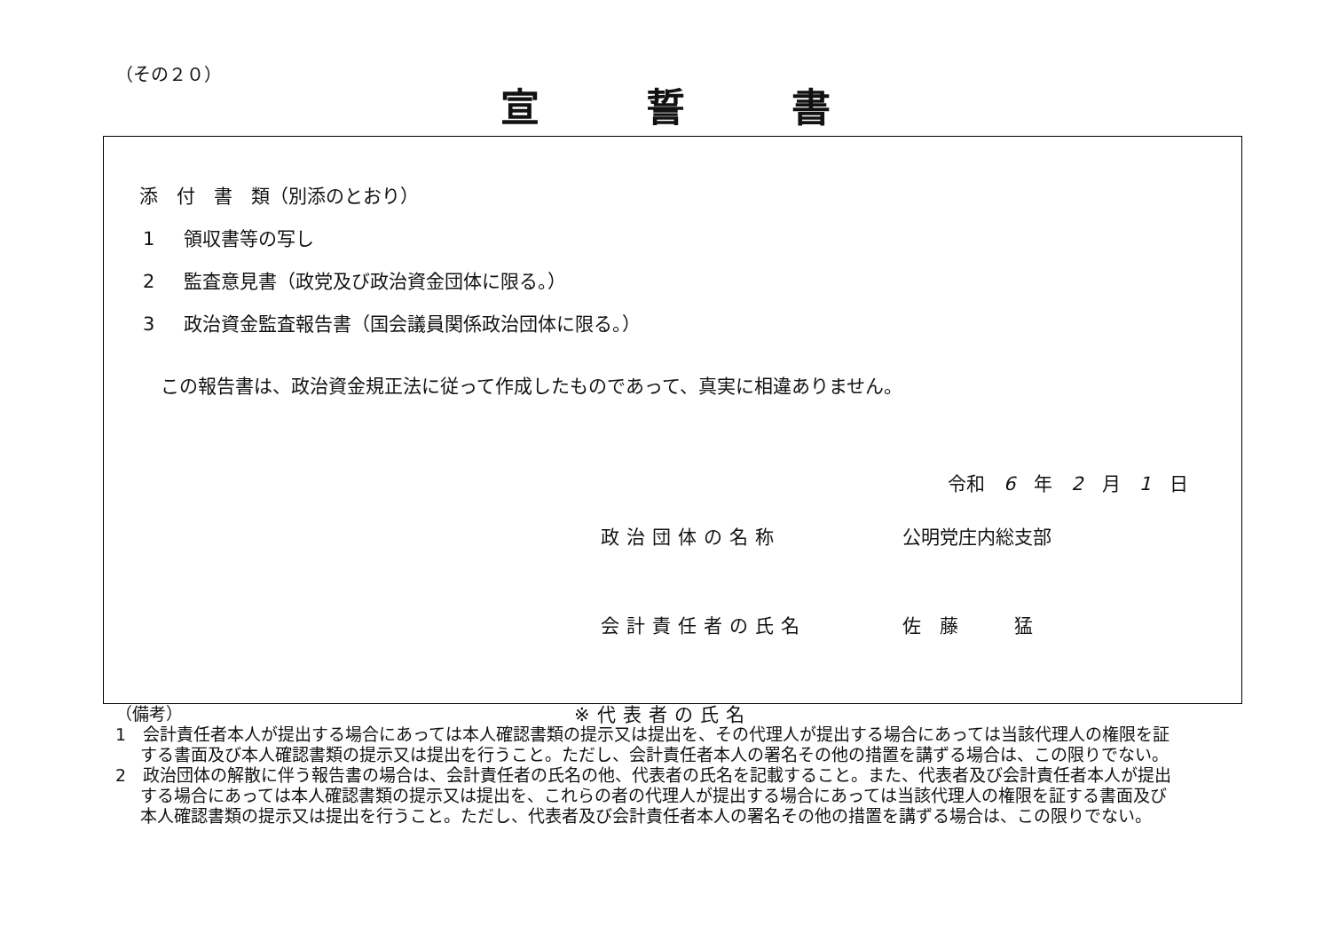（その２０）
宣誓書
添　付　書　類（別添のとおり）
1 領収書等の写し
2 監査意見書（政党及び政治資金団体に限る。）
3 政治資金監査報告書（国会議員関係政治団体に限る。）
この報告書は、政治資金規正法に従って作成したものであって、真実に相違ありません。
令和　6　年　2　月　1　日
政治団体の名称 公明党庄内総支部
会計責任者の氏名 佐　藤　　　猛
※代表者の氏名
（備考）
1　会計責任者本人が提出する場合にあっては本人確認書類の提示又は提出を、その代理人が提出する場合にあっては当該代理人の権限を証する書面及び本人確認書類の提示又は提出を行うこと。ただし、会計責任者本人の署名その他の措置を講ずる場合は、この限りでない。
2　政治団体の解散に伴う報告書の場合は、会計責任者の氏名の他、代表者の氏名を記載すること。また、代表者及び会計責任者本人が提出する場合にあっては本人確認書類の提示又は提出を、これらの者の代理人が提出する場合にあっては当該代理人の権限を証する書面及び本人確認書類の提示又は提出を行うこと。ただし、代表者及び会計責任者本人の署名その他の措置を講ずる場合は、この限りでない。